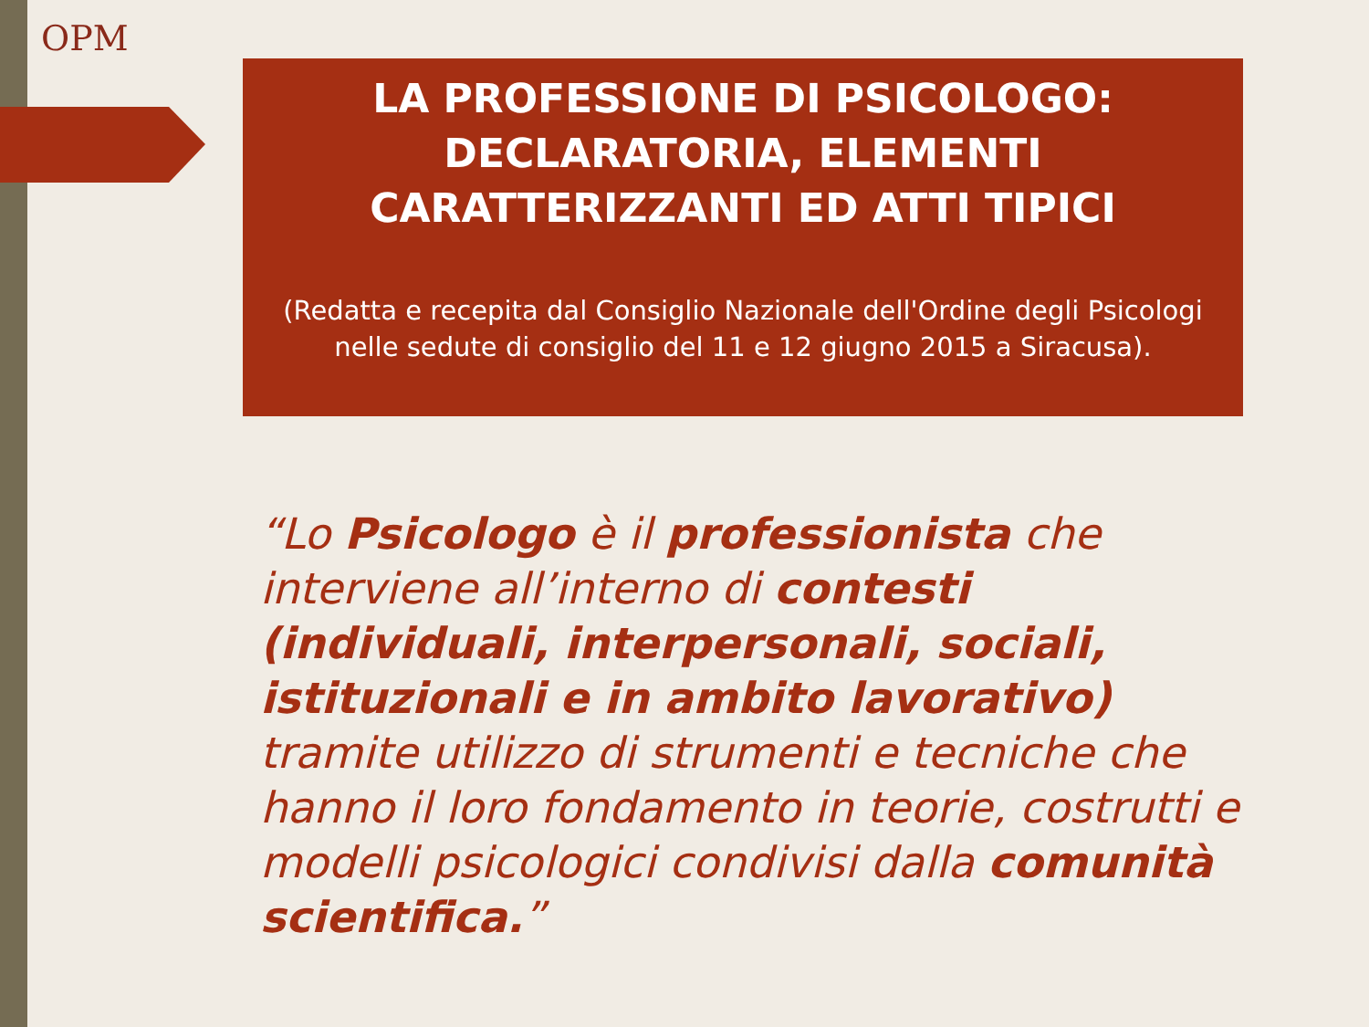OPM
LA PROFESSIONE DI PSICOLOGO: DECLARATORIA, ELEMENTI CARATTERIZZANTI ED ATTI TIPICI
(Redatta e recepita dal Consiglio Nazionale dell'Ordine degli Psicologi nelle sedute di consiglio del 11 e 12 giugno 2015 a Siracusa).
“Lo Psicologo è il professionista che interviene all’interno di contesti (individuali, interpersonali, sociali, istituzionali e in ambito lavorativo) tramite utilizzo di strumenti e tecniche che hanno il loro fondamento in teorie, costrutti e modelli psicologici condivisi dalla comunità scientifica.”